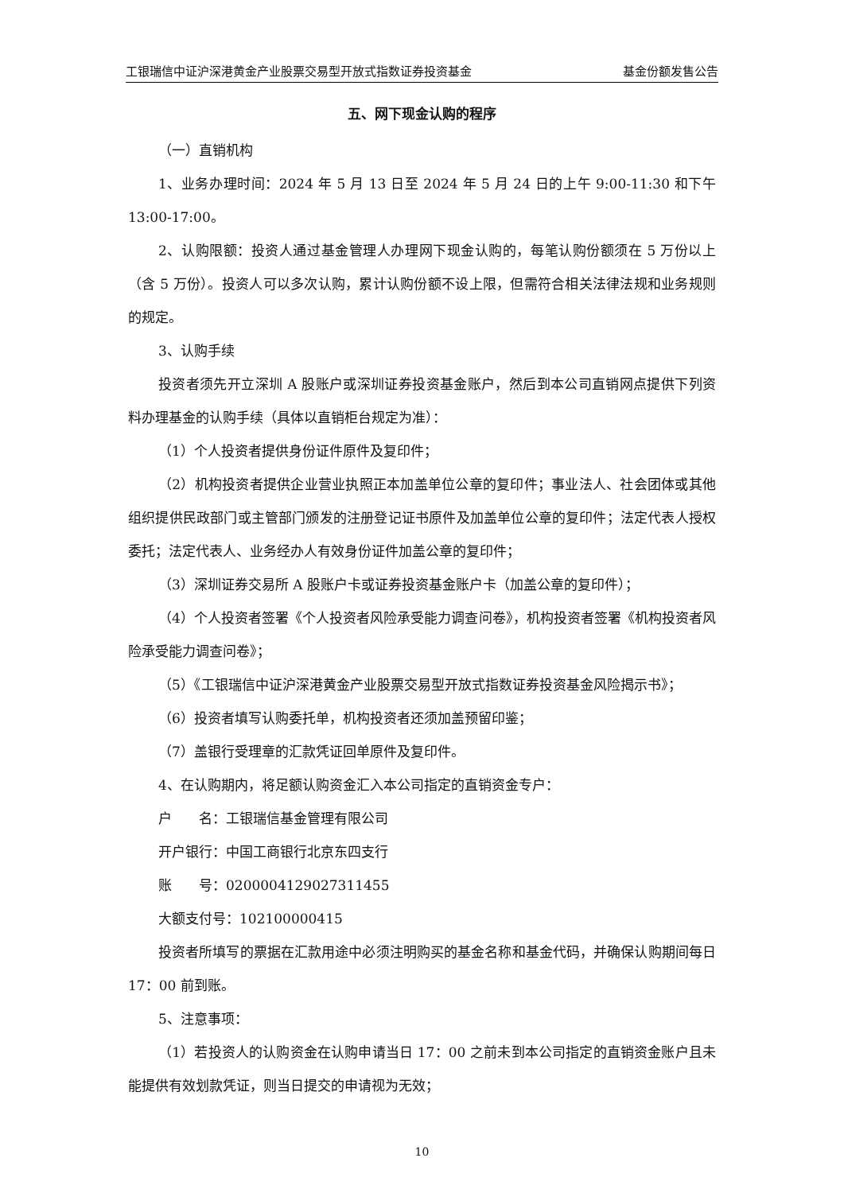工银瑞信中证沪深港黄金产业股票交易型开放式指数证券投资基金 基金份额发售公告
五、网下现金认购的程序
（一）直销机构
1、业务办理时间：2024 年 5 月 13 日至 2024 年 5 月 24 日的上午 9:00-11:30 和下午 13:00-17:00。
2、认购限额：投资人通过基金管理人办理网下现金认购的，每笔认购份额须在 5 万份以上（含 5 万份）。投资人可以多次认购，累计认购份额不设上限，但需符合相关法律法规和业务规则的规定。
3、认购手续
投资者须先开立深圳 A 股账户或深圳证券投资基金账户，然后到本公司直销网点提供下列资料办理基金的认购手续（具体以直销柜台规定为准）：
（1）个人投资者提供身份证件原件及复印件；
（2）机构投资者提供企业营业执照正本加盖单位公章的复印件；事业法人、社会团体或其他组织提供民政部门或主管部门颁发的注册登记证书原件及加盖单位公章的复印件；法定代表人授权委托；法定代表人、业务经办人有效身份证件加盖公章的复印件；
（3）深圳证券交易所 A 股账户卡或证券投资基金账户卡（加盖公章的复印件）；
（4）个人投资者签署《个人投资者风险承受能力调查问卷》，机构投资者签署《机构投资者风险承受能力调查问卷》；
（5）《工银瑞信中证沪深港黄金产业股票交易型开放式指数证券投资基金风险揭示书》；
（6）投资者填写认购委托单，机构投资者还须加盖预留印鉴；
（7）盖银行受理章的汇款凭证回单原件及复印件。
4、在认购期内，将足额认购资金汇入本公司指定的直销资金专户：
户　　名：工银瑞信基金管理有限公司
开户银行：中国工商银行北京东四支行
账　　号：0200004129027311455
大额支付号：102100000415
投资者所填写的票据在汇款用途中必须注明购买的基金名称和基金代码，并确保认购期间每日 17：00 前到账。
5、注意事项：
（1）若投资人的认购资金在认购申请当日 17：00 之前未到本公司指定的直销资金账户且未能提供有效划款凭证，则当日提交的申请视为无效；
10